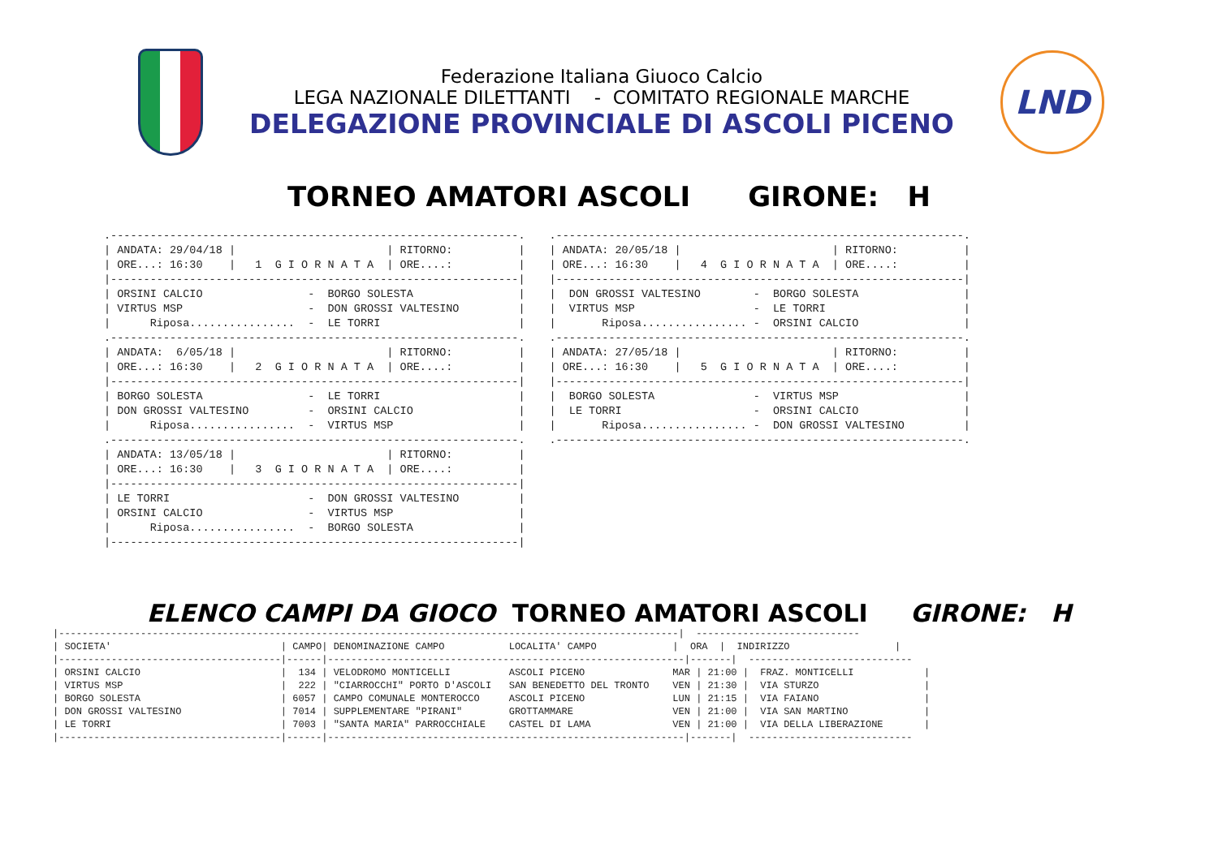Federazione Italiana Giuoco Calcio
LEGA NAZIONALE DILETTANTI - COMITATO REGIONALE MARCHE
DELEGAZIONE PROVINCIALE DI ASCOLI PICENO
LND
TORNEO AMATORI ASCOLI GIRONE: H
.--------------------------------------------------------------.
| ANDATA: 29/04/18 |                       | RITORNO:          |
| ORE...: 16:30    |   1  G I O R N A T A  | ORE....:          |
|--------------------------------------------------------------|
| ORSINI CALCIO                -  BORGO SOLESTA                |
| VIRTUS MSP                   -  DON GROSSI VALTESINO         |
|      Riposa................  -  LE TORRI                     |
.--------------------------------------------------------------.
| ANDATA:  6/05/18 |                       | RITORNO:          |
| ORE...: 16:30    |   2  G I O R N A T A  | ORE....:          |
|--------------------------------------------------------------|
| BORGO SOLESTA                -  LE TORRI                     |
| DON GROSSI VALTESINO         -  ORSINI CALCIO                |
|      Riposa................  -  VIRTUS MSP                   |
.--------------------------------------------------------------.
| ANDATA: 13/05/18 |                       | RITORNO:          |
| ORE...: 16:30    |   3  G I O R N A T A  | ORE....:          |
|--------------------------------------------------------------|
| LE TORRI                     -  DON GROSSI VALTESINO         |
| ORSINI CALCIO                -  VIRTUS MSP                   |
|      Riposa................  -  BORGO SOLESTA                |
|--------------------------------------------------------------|
.--------------------------------------------------------------.
| ANDATA: 20/05/18 |                       | RITORNO:          |
| ORE...: 16:30    |   4  G I O R N A T A  | ORE....:          |
|--------------------------------------------------------------|
|  DON GROSSI VALTESINO        -  BORGO SOLESTA                |
|  VIRTUS MSP                  -  LE TORRI                     |
|       Riposa................ -  ORSINI CALCIO                |
.--------------------------------------------------------------.
| ANDATA: 27/05/18 |                       | RITORNO:          |
| ORE...: 16:30    |   5  G I O R N A T A  | ORE....:          |
|--------------------------------------------------------------|
|  BORGO SOLESTA               -  VIRTUS MSP                   |
|  LE TORRI                    -  ORSINI CALCIO                |
|       Riposa................ -  DON GROSSI VALTESINO         |
.--------------------------------------------------------------.
ELENCO CAMPI DA GIOCO TORNEO AMATORI ASCOLI GIRONE: H
|----------------------------------------------------------------------------------------------------------|  ----------------------------
| SOCIETA'                             | CAMPO| DENOMINAZIONE CAMPO           LOCALITA' CAMPO             |  ORA  |  INDIRIZZO                  |
|--------------------------------------|------|-------------------------------------------------------------|-------|  ----------------------------
| ORSINI CALCIO                        |  134 | VELODROMO MONTICELLI          ASCOLI PICENO               MAR | 21:00 |  FRAZ. MONTICELLI            |
| VIRTUS MSP                           |  222 | "CIARROCCHI" PORTO D'ASCOLI   SAN BENEDETTO DEL TRONTO    VEN | 21:30 |  VIA STURZO                  |
| BORGO SOLESTA                        | 6057 | CAMPO COMUNALE MONTEROCCO     ASCOLI PICENO               LUN | 21:15 |  VIA FAIANO                  |
| DON GROSSI VALTESINO                 | 7014 | SUPPLEMENTARE "PIRANI"        GROTTAMMARE                 VEN | 21:00 |  VIA SAN MARTINO             |
| LE TORRI                             | 7003 | "SANTA MARIA" PARROCCHIALE    CASTEL DI LAMA              VEN | 21:00 |  VIA DELLA LIBERAZIONE       |
|--------------------------------------|------|-------------------------------------------------------------|-------|  ----------------------------